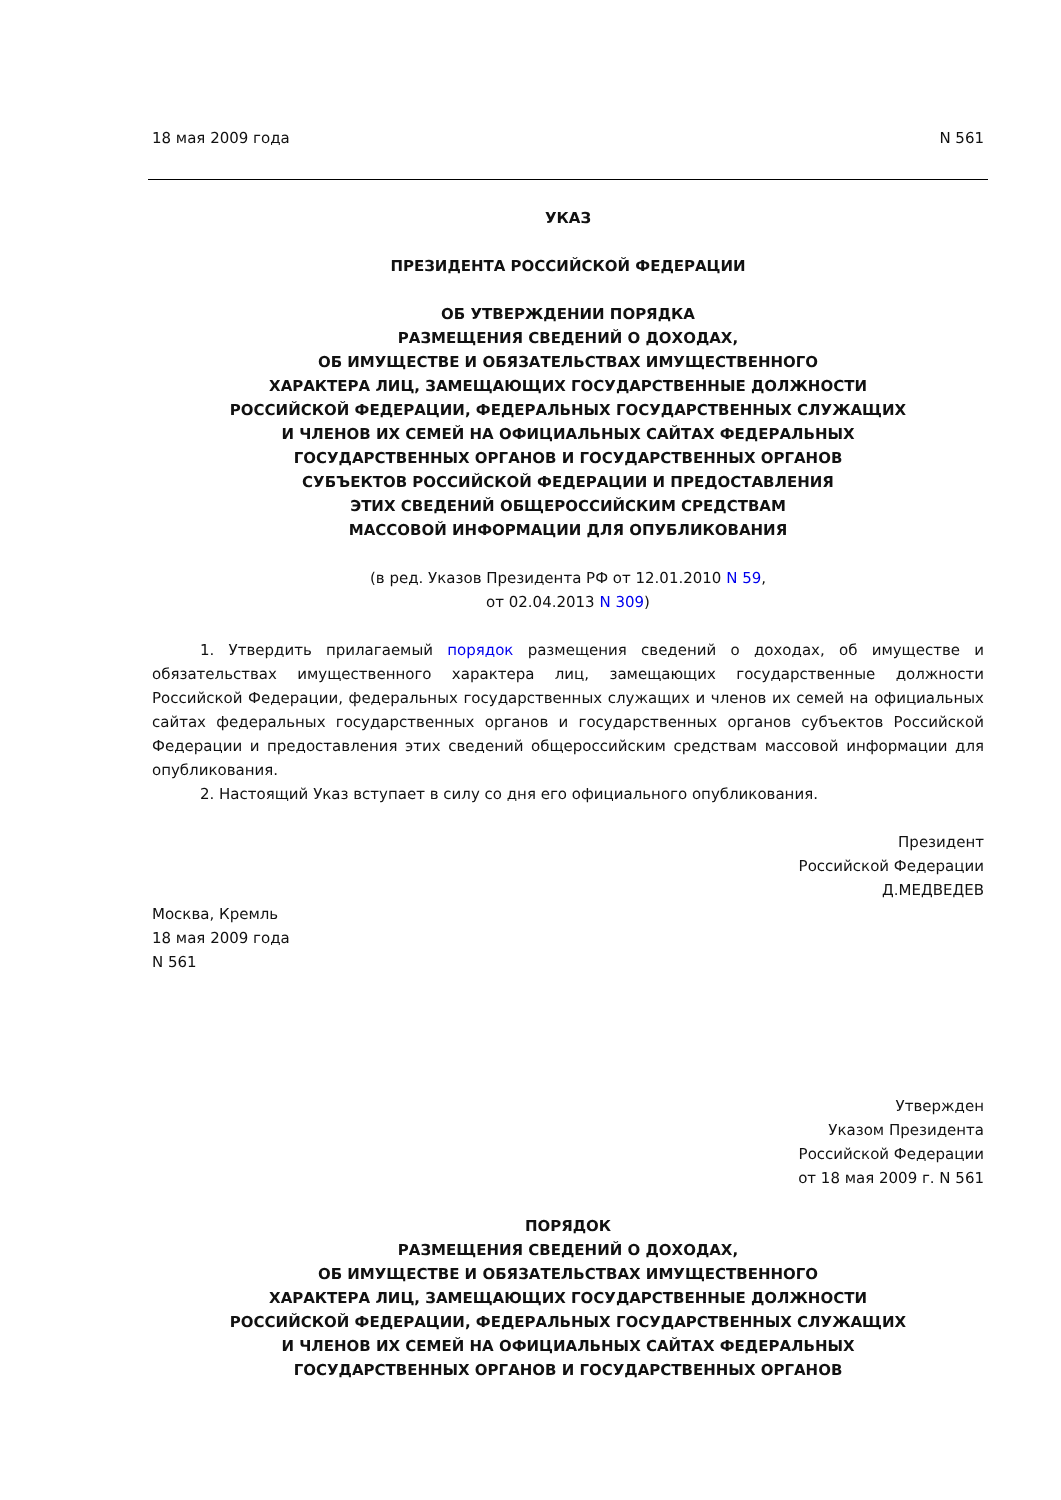18 мая 2009 года N 561
УКАЗ
ПРЕЗИДЕНТА РОССИЙСКОЙ ФЕДЕРАЦИИ
ОБ УТВЕРЖДЕНИИ ПОРЯДКА
РАЗМЕЩЕНИЯ СВЕДЕНИЙ О ДОХОДАХ,
ОБ ИМУЩЕСТВЕ И ОБЯЗАТЕЛЬСТВАХ ИМУЩЕСТВЕННОГО
ХАРАКТЕРА ЛИЦ, ЗАМЕЩАЮЩИХ ГОСУДАРСТВЕННЫЕ ДОЛЖНОСТИ
РОССИЙСКОЙ ФЕДЕРАЦИИ, ФЕДЕРАЛЬНЫХ ГОСУДАРСТВЕННЫХ СЛУЖАЩИХ
И ЧЛЕНОВ ИХ СЕМЕЙ НА ОФИЦИАЛЬНЫХ САЙТАХ ФЕДЕРАЛЬНЫХ
ГОСУДАРСТВЕННЫХ ОРГАНОВ И ГОСУДАРСТВЕННЫХ ОРГАНОВ
СУБЪЕКТОВ РОССИЙСКОЙ ФЕДЕРАЦИИ И ПРЕДОСТАВЛЕНИЯ
ЭТИХ СВЕДЕНИЙ ОБЩЕРОССИЙСКИМ СРЕДСТВАМ
МАССОВОЙ ИНФОРМАЦИИ ДЛЯ ОПУБЛИКОВАНИЯ
(в ред. Указов Президента РФ от 12.01.2010 N 59,
от 02.04.2013 N 309)
1. Утвердить прилагаемый порядок размещения сведений о доходах, об имуществе и обязательствах имущественного характера лиц, замещающих государственные должности Российской Федерации, федеральных государственных служащих и членов их семей на официальных сайтах федеральных государственных органов и государственных органов субъектов Российской Федерации и предоставления этих сведений общероссийским средствам массовой информации для опубликования.
2. Настоящий Указ вступает в силу со дня его официального опубликования.
Президент
Российской Федерации
Д.МЕДВЕДЕВ
Москва, Кремль
18 мая 2009 года
N 561
Утвержден
Указом Президента
Российской Федерации
от 18 мая 2009 г. N 561
ПОРЯДОК
РАЗМЕЩЕНИЯ СВЕДЕНИЙ О ДОХОДАХ,
ОБ ИМУЩЕСТВЕ И ОБЯЗАТЕЛЬСТВАХ ИМУЩЕСТВЕННОГО
ХАРАКТЕРА ЛИЦ, ЗАМЕЩАЮЩИХ ГОСУДАРСТВЕННЫЕ ДОЛЖНОСТИ
РОССИЙСКОЙ ФЕДЕРАЦИИ, ФЕДЕРАЛЬНЫХ ГОСУДАРСТВЕННЫХ СЛУЖАЩИХ
И ЧЛЕНОВ ИХ СЕМЕЙ НА ОФИЦИАЛЬНЫХ САЙТАХ ФЕДЕРАЛЬНЫХ
ГОСУДАРСТВЕННЫХ ОРГАНОВ И ГОСУДАРСТВЕННЫХ ОРГАНОВ